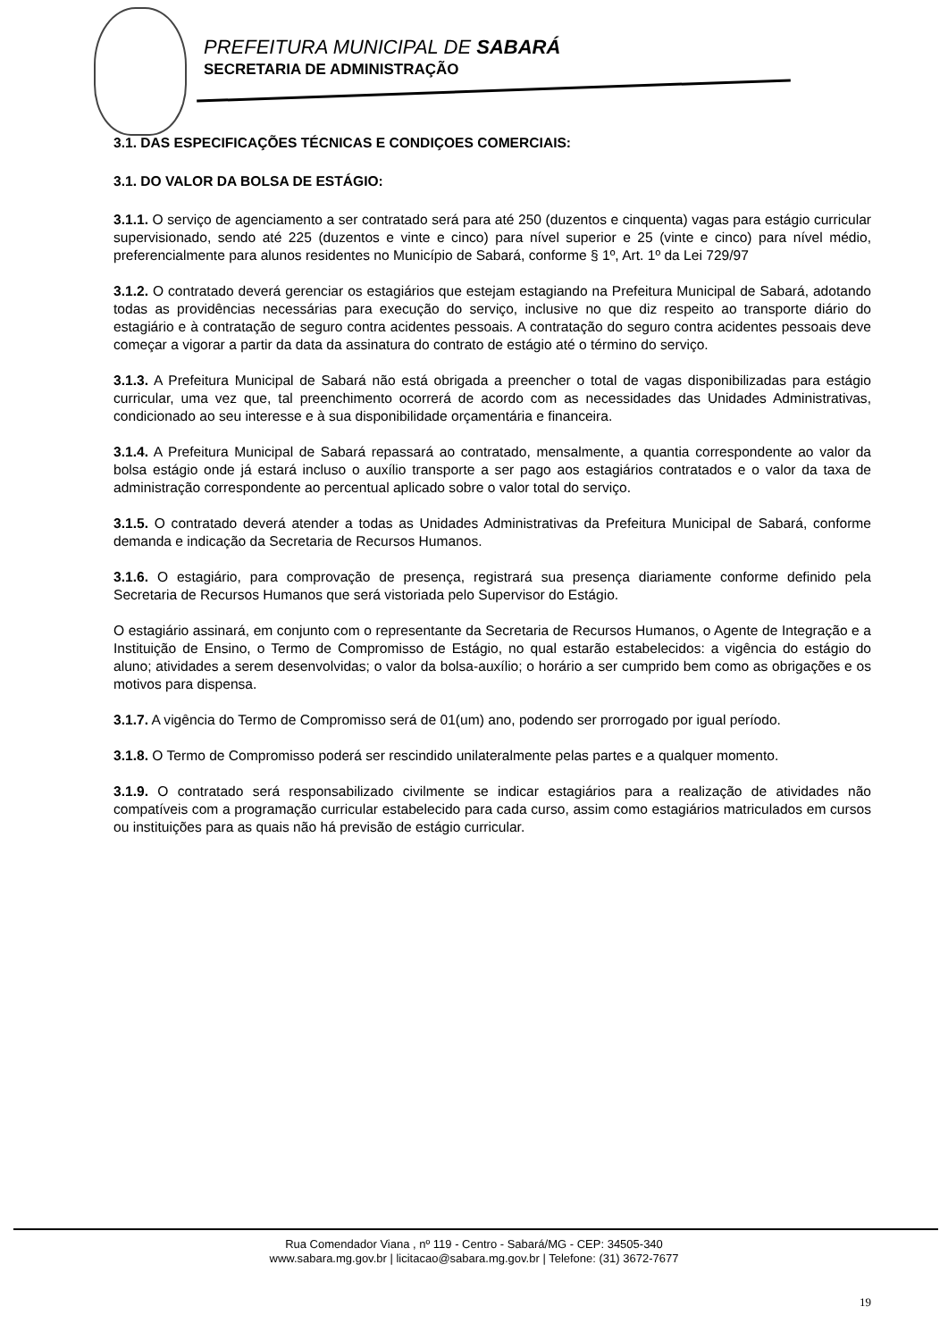PREFEITURA MUNICIPAL DE SABARÁ
SECRETARIA DE ADMINISTRAÇÃO
3.1. DAS ESPECIFICAÇÕES TÉCNICAS E CONDIÇOES COMERCIAIS:
3.1. DO VALOR DA BOLSA DE ESTÁGIO:
3.1.1. O serviço de agenciamento a ser contratado será para até 250 (duzentos e cinquenta) vagas para estágio curricular supervisionado, sendo até 225 (duzentos e vinte e cinco) para nível superior e 25 (vinte e cinco) para nível médio, preferencialmente para alunos residentes no Município de Sabará, conforme § 1º, Art. 1º da Lei 729/97
3.1.2. O contratado deverá gerenciar os estagiários que estejam estagiando na Prefeitura Municipal de Sabará, adotando todas as providências necessárias para execução do serviço, inclusive no que diz respeito ao transporte diário do estagiário e à contratação de seguro contra acidentes pessoais. A contratação do seguro contra acidentes pessoais deve começar a vigorar a partir da data da assinatura do contrato de estágio até o término do serviço.
3.1.3. A Prefeitura Municipal de Sabará não está obrigada a preencher o total de vagas disponibilizadas para estágio curricular, uma vez que, tal preenchimento ocorrerá de acordo com as necessidades das Unidades Administrativas, condicionado ao seu interesse e à sua disponibilidade orçamentária e financeira.
3.1.4. A Prefeitura Municipal de Sabará repassará ao contratado, mensalmente, a quantia correspondente ao valor da bolsa estágio onde já estará incluso o auxílio transporte a ser pago aos estagiários contratados e o valor da taxa de administração correspondente ao percentual aplicado sobre o valor total do serviço.
3.1.5. O contratado deverá atender a todas as Unidades Administrativas da Prefeitura Municipal de Sabará, conforme demanda e indicação da Secretaria de Recursos Humanos.
3.1.6. O estagiário, para comprovação de presença, registrará sua presença diariamente conforme definido pela Secretaria de Recursos Humanos que será vistoriada pelo Supervisor do Estágio.
O estagiário assinará, em conjunto com o representante da Secretaria de Recursos Humanos, o Agente de Integração e a Instituição de Ensino, o Termo de Compromisso de Estágio, no qual estarão estabelecidos: a vigência do estágio do aluno; atividades a serem desenvolvidas; o valor da bolsa-auxílio; o horário a ser cumprido bem como as obrigações e os motivos para dispensa.
3.1.7. A vigência do Termo de Compromisso será de 01(um) ano, podendo ser prorrogado por igual período.
3.1.8. O Termo de Compromisso poderá ser rescindido unilateralmente pelas partes e a qualquer momento.
3.1.9. O contratado será responsabilizado civilmente se indicar estagiários para a realização de atividades não compatíveis com a programação curricular estabelecido para cada curso, assim como estagiários matriculados em cursos ou instituições para as quais não há previsão de estágio curricular.
Rua Comendador Viana , nº 119 - Centro - Sabará/MG - CEP: 34505-340
www.sabara.mg.gov.br | licitacao@sabara.mg.gov.br | Telefone: (31) 3672-7677
19